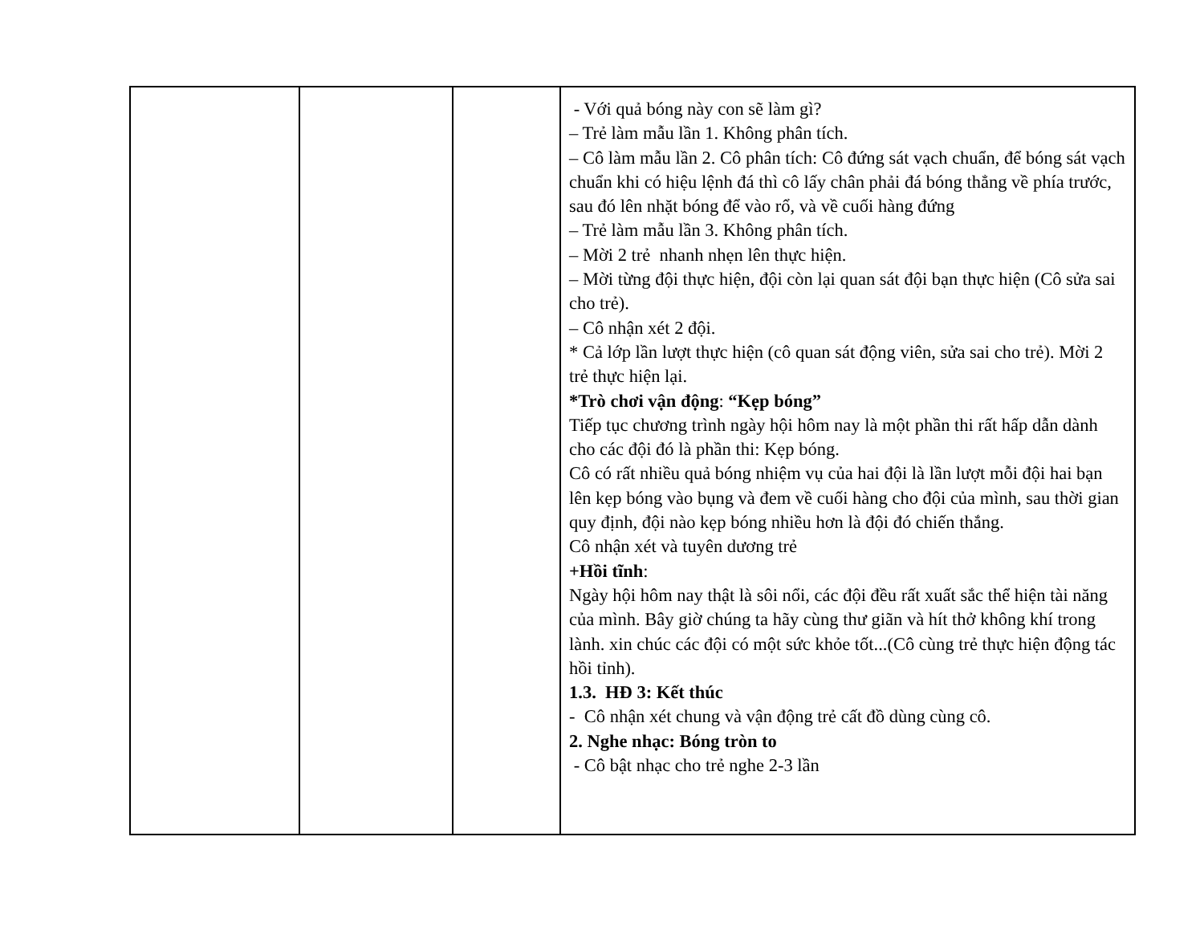| | | | - Với quả bóng này con sẽ làm gì? – Trẻ làm mẫu lần 1. Không phân tích. – Cô làm mẫu lần 2. Cô phân tích: Cô đứng sát vạch chuẩn, để bóng sát vạch chuẩn khi có hiệu lệnh đá thì cô lấy chân phải đá bóng thẳng về phía trước, sau đó lên nhặt bóng để vào rổ, và về cuối hàng đứng – Trẻ làm mẫu lần 3. Không phân tích. – Mời 2 trẻ nhanh nhẹn lên thực hiện. – Mời từng đội thực hiện, đội còn lại quan sát đội bạn thực hiện (Cô sửa sai cho trẻ). – Cô nhận xét 2 đội. * Cả lớp lần lượt thực hiện (cô quan sát động viên, sửa sai cho trẻ). Mời 2 trẻ thực hiện lại. *Trò chơi vận động : “Kẹp bóng” Tiếp tục chương trình ngày hội hôm nay là một phần thi rất hấp dẫn dành cho các đội đó là phần thi: Kẹp bóng. Cô có rất nhiều quả bóng nhiệm vụ của hai đội là lần lượt mỗi đội hai bạn lên kẹp bóng vào bụng và đem về cuối hàng cho đội của mình, sau thời gian quy định, đội nào kẹp bóng nhiều hơn là đội đó chiến thắng. Cô nhận xét và tuyên dương trẻ +Hồi tĩnh : Ngày hội hôm nay thật là sôi nổi, các đội đều rất xuất sắc thể hiện tài năng của mình. Bây giờ chúng ta hãy cùng thư giãn và hít thở không khí trong lành. xin chúc các đội có một sức khỏe tốt...(Cô cùng trẻ thực hiện động tác hồi tỉnh). 1.3. HĐ 3: Kết thúc - Cô nhận xét chung và vận động trẻ cất đồ dùng cùng cô. 2. Nghe nhạc: Bóng tròn to - Cô bật nhạc cho trẻ nghe 2-3 lần |